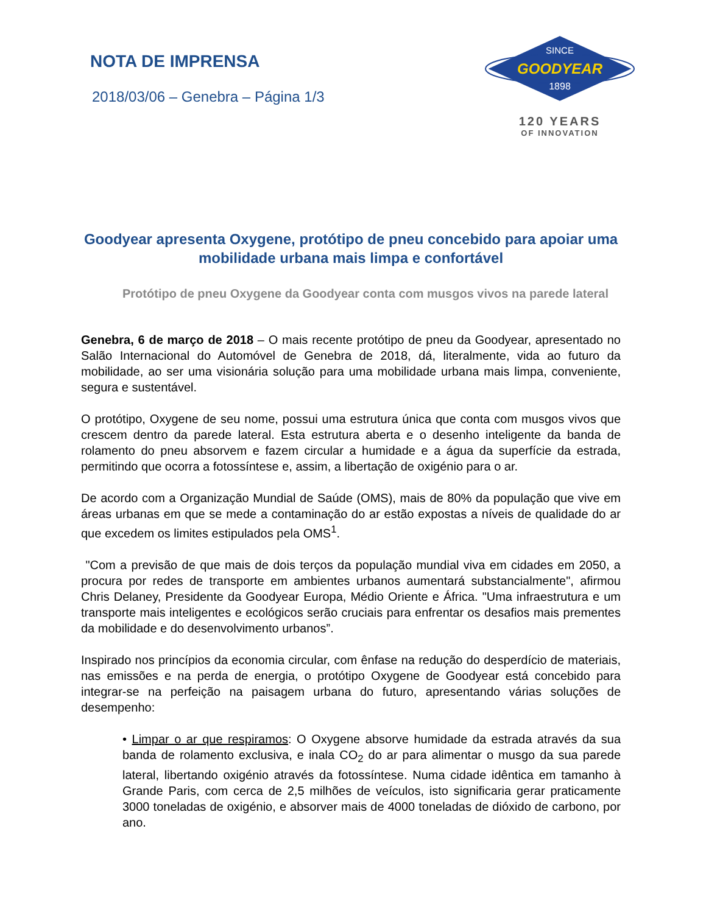NOTA DE IMPRENSA
2018/03/06 – Genebra – Página 1/3
SINCE
GOODYEAR
1898
120 YEARS
OF INNOVATION
Goodyear apresenta Oxygene, protótipo de pneu concebido para apoiar uma mobilidade urbana mais limpa e confortável
Protótipo de pneu Oxygene da Goodyear conta com musgos vivos na parede lateral
Genebra, 6 de março de 2018 – O mais recente protótipo de pneu da Goodyear, apresentado no Salão Internacional do Automóvel de Genebra de 2018, dá, literalmente, vida ao futuro da mobilidade, ao ser uma visionária solução para uma mobilidade urbana mais limpa, conveniente, segura e sustentável.
O protótipo, Oxygene de seu nome, possui uma estrutura única que conta com musgos vivos que crescem dentro da parede lateral. Esta estrutura aberta e o desenho inteligente da banda de rolamento do pneu absorvem e fazem circular a humidade e a água da superfície da estrada, permitindo que ocorra a fotossíntese e, assim, a libertação de oxigénio para o ar.
De acordo com a Organização Mundial de Saúde (OMS), mais de 80% da população que vive em áreas urbanas em que se mede a contaminação do ar estão expostas a níveis de qualidade do ar que excedem os limites estipulados pela OMS<sup>1</sup>.
"Com a previsão de que mais de dois terços da população mundial viva em cidades em 2050, a procura por redes de transporte em ambientes urbanos aumentará substancialmente", afirmou Chris Delaney, Presidente da Goodyear Europa, Médio Oriente e África. "Uma infraestrutura e um transporte mais inteligentes e ecológicos serão cruciais para enfrentar os desafios mais prementes da mobilidade e do desenvolvimento urbanos”.
Inspirado nos princípios da economia circular, com ênfase na redução do desperdício de materiais, nas emissões e na perda de energia, o protótipo Oxygene de Goodyear está concebido para integrar-se na perfeição na paisagem urbana do futuro, apresentando várias soluções de desempenho:
• Limpar o ar que respiramos: O Oxygene absorve humidade da estrada através da sua banda de rolamento exclusiva, e inala CO<sub>2</sub> do ar para alimentar o musgo da sua parede lateral, libertando oxigénio através da fotossíntese. Numa cidade idêntica em tamanho à Grande Paris, com cerca de 2,5 milhões de veículos, isto significaria gerar praticamente 3000 toneladas de oxigénio, e absorver mais de 4000 toneladas de dióxido de carbono, por ano.